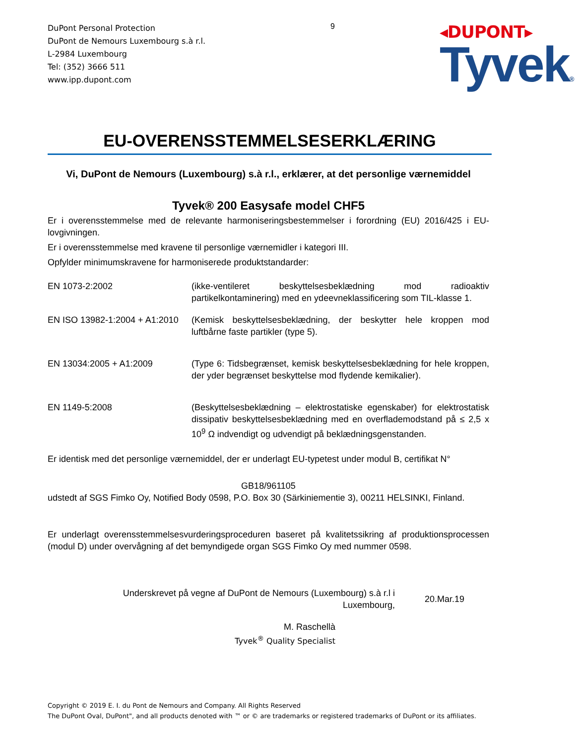DuPont Personal Protection
DuPont de Nemours Luxembourg s.à r.l.
L-2984 Luxembourg
Tel: (352) 3666 511
www.ipp.dupont.com
9
◂DUPONT▸
Tyvek®
EU-OVERENSSTEMMELSESERKLÆRING
Vi, DuPont de Nemours (Luxembourg) s.à r.l., erklærer, at det personlige værnemiddel
Tyvek® 200 Easysafe model CHF5
Er i overensstemmelse med de relevante harmoniseringsbestemmelser i forordning (EU) 2016/425 i EU-lovgivningen.
Er i overensstemmelse med kravene til personlige værnemidler i kategori III.
Opfylder minimumskravene for harmoniserede produktstandarder:
| EN 1073-2:2002 | (ikke-ventileret beskyttelsesbeklædning mod radioaktiv partikelkontaminering) med en ydeevneklassificering som TIL-klasse 1. |
| EN ISO 13982-1:2004 + A1:2010 | (Kemisk beskyttelsesbeklædning, der beskytter hele kroppen mod luftbårne faste partikler (type 5). |
| EN 13034:2005 + A1:2009 | (Type 6: Tidsbegrænset, kemisk beskyttelsesbeklædning for hele kroppen, der yder begrænset beskyttelse mod flydende kemikalier). |
| EN 1149-5:2008 | (Beskyttelsesbeklædning – elektrostatiske egenskaber) for elektrostatisk dissipativ beskyttelsesbeklædning med en overflademodstand på ≤ 2,5 x 10<sup>9</sup> Ω indvendigt og udvendigt på beklædningsgenstanden. |
Er identisk med det personlige værnemiddel, der er underlagt EU-typetest under modul B, certifikat N°
GB18/961105
udstedt af SGS Fimko Oy, Notified Body 0598, P.O. Box 30 (Särkiniementie 3), 00211 HELSINKI, Finland.
Er underlagt overensstemmelsesvurderingsproceduren baseret på kvalitetssikring af produktionsprocessen (modul D) under overvågning af det bemyndigede organ SGS Fimko Oy med nummer 0598.
Underskrevet på vegne af DuPont de Nemours (Luxembourg) s.à r.l i
Luxembourg,
20.Mar.19
M. Raschellà
Tyvek<sup>®</sup> Quality Specialist
Copyright © 2019 E. I. du Pont de Nemours and Company. All Rights Reserved
The DuPont Oval, DuPont", and all products denoted with ™ or © are trademarks or registered trademarks of DuPont or its affiliates.